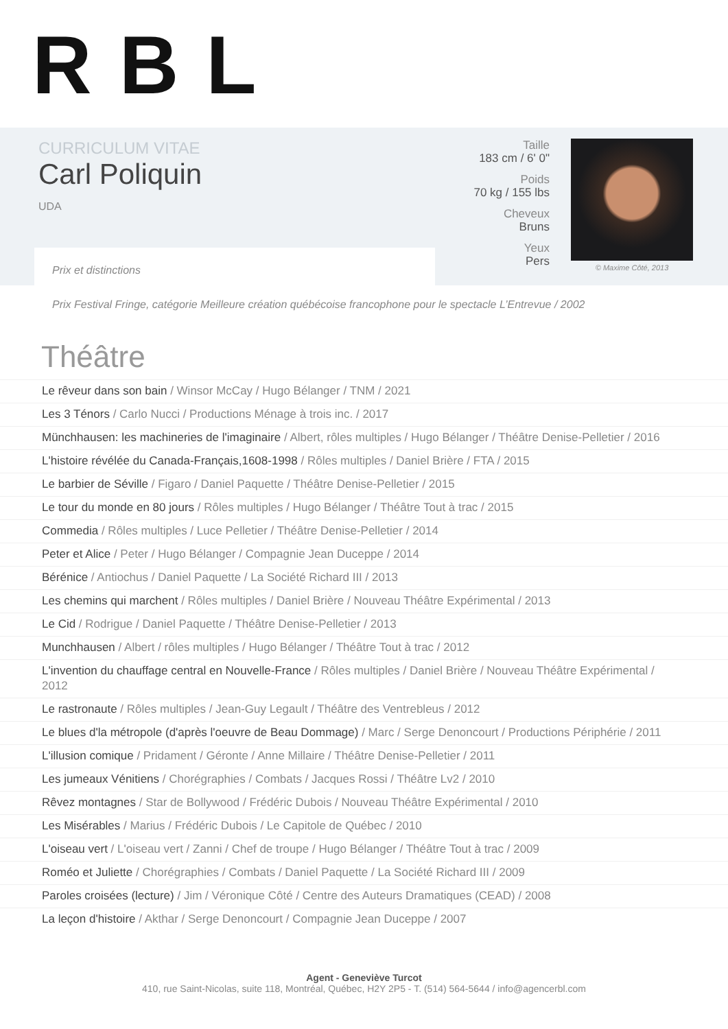RBL
CURRICULUM VITAE
Carl Poliquin
UDA
Taille
183 cm / 6' 0"
Poids
70 kg / 155 lbs
Cheveux
Bruns
Yeux
Pers
© Maxime Côté, 2013
Prix et distinctions
Prix Festival Fringe, catégorie Meilleure création québécoise francophone pour le spectacle L’Entrevue / 2002
Théâtre
Le rêveur dans son bain / Winsor McCay / Hugo Bélanger / TNM / 2021
Les 3 Ténors / Carlo Nucci / Productions Ménage à trois inc. / 2017
Münchhausen: les machineries de l'imaginaire / Albert, rôles multiples / Hugo Bélanger / Théâtre Denise-Pelletier / 2016
L'histoire révélée du Canada-Français,1608-1998 / Rôles multiples / Daniel Brière / FTA / 2015
Le barbier de Séville / Figaro / Daniel Paquette / Théâtre Denise-Pelletier / 2015
Le tour du monde en 80 jours / Rôles multiples / Hugo Bélanger / Théâtre Tout à trac / 2015
Commedia / Rôles multiples / Luce Pelletier / Théâtre Denise-Pelletier / 2014
Peter et Alice / Peter / Hugo Bélanger / Compagnie Jean Duceppe / 2014
Bérénice / Antiochus / Daniel Paquette / La Société Richard III / 2013
Les chemins qui marchent / Rôles multiples / Daniel Brière / Nouveau Théâtre Expérimental / 2013
Le Cid / Rodrigue / Daniel Paquette / Théâtre Denise-Pelletier / 2013
Munchhausen / Albert / rôles multiples / Hugo Bélanger / Théâtre Tout à trac / 2012
L'invention du chauffage central en Nouvelle-France / Rôles multiples / Daniel Brière / Nouveau Théâtre Expérimental / 2012
Le rastronaute / Rôles multiples / Jean-Guy Legault / Théâtre des Ventrebleus / 2012
Le blues d'la métropole (d'après l'oeuvre de Beau Dommage) / Marc / Serge Denoncourt / Productions Périphérie / 2011
L'illusion comique / Pridament / Géronte / Anne Millaire / Théâtre Denise-Pelletier / 2011
Les jumeaux Vénitiens / Chorégraphies / Combats / Jacques Rossi / Théâtre Lv2 / 2010
Rêvez montagnes / Star de Bollywood / Frédéric Dubois / Nouveau Théâtre Expérimental / 2010
Les Misérables / Marius / Frédéric Dubois / Le Capitole de Québec / 2010
L'oiseau vert / L'oiseau vert / Zanni / Chef de troupe / Hugo Bélanger / Théâtre Tout à trac / 2009
Roméo et Juliette / Chorégraphies / Combats / Daniel Paquette / La Société Richard III / 2009
Paroles croisées (lecture) / Jim / Véronique Côté / Centre des Auteurs Dramatiques (CEAD) / 2008
La leçon d'histoire / Akthar / Serge Denoncourt / Compagnie Jean Duceppe / 2007
Agent - Geneviève Turcot
410, rue Saint-Nicolas, suite 118, Montréal, Québec, H2Y 2P5 - T. (514) 564-5644 / info@agencerbl.com